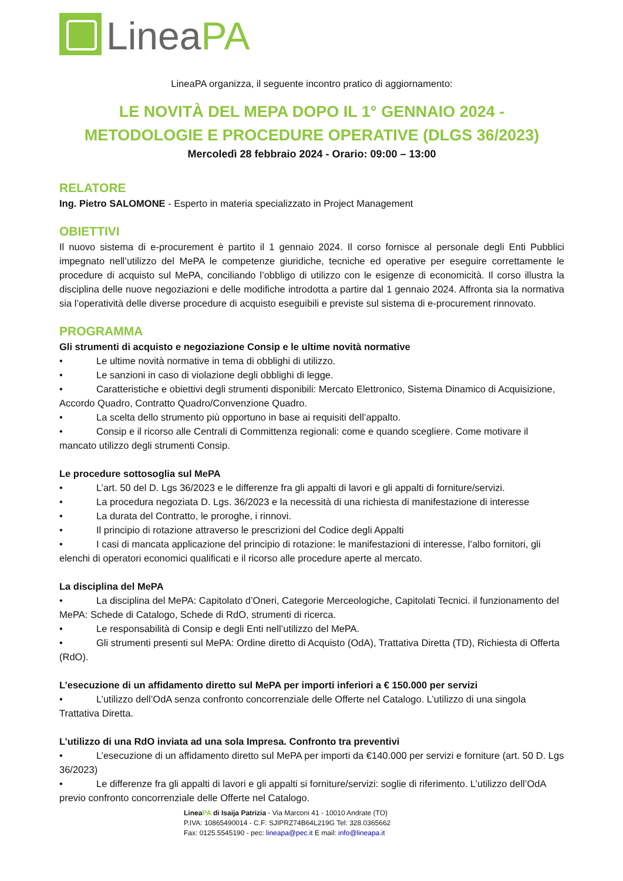LineaPA
LineaPA organizza, il seguente incontro pratico di aggiornamento:
LE NOVITÀ DEL MEPA DOPO IL 1° GENNAIO 2024 -
METODOLOGIE E PROCEDURE OPERATIVE (DLGS 36/2023)
Mercoledì 28 febbraio 2024 - Orario: 09:00 – 13:00
RELATORE
Ing. Pietro SALOMONE - Esperto in materia specializzato in Project Management
OBIETTIVI
Il nuovo sistema di e-procurement è partito il 1 gennaio 2024. Il corso fornisce al personale degli Enti Pubblici impegnato nell’utilizzo del MePA le competenze giuridiche, tecniche ed operative per eseguire correttamente le procedure di acquisto sul MePA, conciliando l’obbligo di utilizzo con le esigenze di economicità. Il corso illustra la disciplina delle nuove negoziazioni e delle modifiche introdotta a partire dal 1 gennaio 2024. Affronta sia la normativa sia l’operatività delle diverse procedure di acquisto eseguibili e previste sul sistema di e-procurement rinnovato.
PROGRAMMA
Gli strumenti di acquisto e negoziazione Consip e le ultime novità normative
• Le ultime novità normative in tema di obblighi di utilizzo.
• Le sanzioni in caso di violazione degli obblighi di legge.
• Caratteristiche e obiettivi degli strumenti disponibili: Mercato Elettronico, Sistema Dinamico di Acquisizione, Accordo Quadro, Contratto Quadro/Convenzione Quadro.
• La scelta dello strumento più opportuno in base ai requisiti dell’appalto.
• Consip e il ricorso alle Centrali di Committenza regionali: come e quando scegliere. Come motivare il mancato utilizzo degli strumenti Consip.
Le procedure sottosoglia sul MePA
• L’art. 50 del D. Lgs 36/2023 e le differenze fra gli appalti di lavori e gli appalti di forniture/servizi.
• La procedura negoziata D. Lgs. 36/2023 e la necessità di una richiesta di manifestazione di interesse
• La durata del Contratto, le proroghe, i rinnovi.
• Il principio di rotazione attraverso le prescrizioni del Codice degli Appalti
• I casi di mancata applicazione del principio di rotazione: le manifestazioni di interesse, l’albo fornitori, gli elenchi di operatori economici qualificati e il ricorso alle procedure aperte al mercato.
La disciplina del MePA
• La disciplina del MePA: Capitolato d’Oneri, Categorie Merceologiche, Capitolati Tecnici. il funzionamento del MePA: Schede di Catalogo, Schede di RdO, strumenti di ricerca.
• Le responsabilità di Consip e degli Enti nell’utilizzo del MePA.
• Gli strumenti presenti sul MePA: Ordine diretto di Acquisto (OdA), Trattativa Diretta (TD), Richiesta di Offerta (RdO).
L’esecuzione di un affidamento diretto sul MePA per importi inferiori a € 150.000 per servizi
• L’utilizzo dell’OdA senza confronto concorrenziale delle Offerte nel Catalogo. L’utilizzo di una singola Trattativa Diretta.
L’utilizzo di una RdO inviata ad una sola Impresa. Confronto tra preventivi
• L’esecuzione di un affidamento diretto sul MePA per importi da €140.000 per servizi e forniture (art. 50 D. Lgs 36/2023)
• Le differenze fra gli appalti di lavori e gli appalti si forniture/servizi: soglie di riferimento. L’utilizzo dell’OdA previo confronto concorrenziale delle Offerte nel Catalogo.
LineaPA di Isaija Patrizia - Via Marconi 41 - 10010 Andrate (TO)
P.IVA: 10865490014 - C.F: SJIPRZ74B64L219G Tel: 328.0365662
Fax: 0125.5545190 - pec: lineapa@pec.it E mail: info@lineapa.it